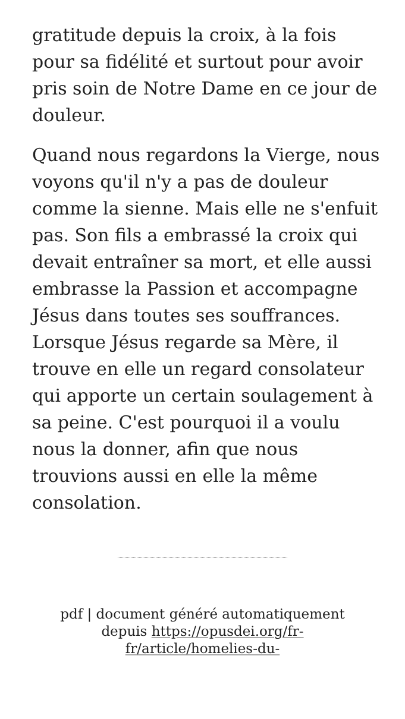gratitude depuis la croix, à la fois pour sa fidélité et surtout pour avoir pris soin de Notre Dame en ce jour de douleur.
Quand nous regardons la Vierge, nous voyons qu'il n'y a pas de douleur comme la sienne. Mais elle ne s'enfuit pas. Son fils a embrassé la croix qui devait entraîner sa mort, et elle aussi embrasse la Passion et accompagne Jésus dans toutes ses souffrances. Lorsque Jésus regarde sa Mère, il trouve en elle un regard consolateur qui apporte un certain soulagement à sa peine. C'est pourquoi il a voulu nous la donner, afin que nous trouvions aussi en elle la même consolation.
pdf | document généré automatiquement depuis https://opusdei.org/fr-fr/article/homelies-du-